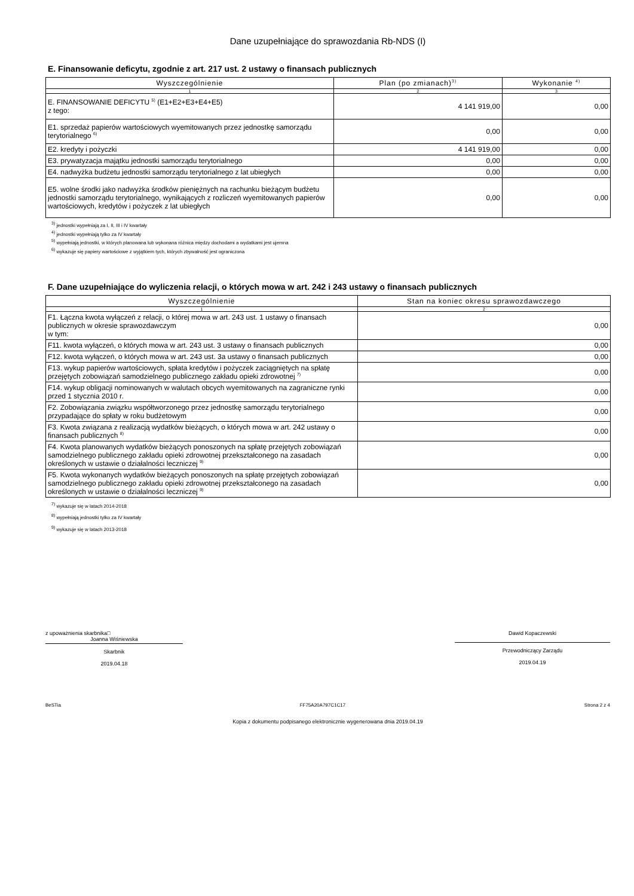Dane uzupełniające do sprawozdania Rb-NDS (I)
E. Finansowanie deficytu, zgodnie z art. 217 ust. 2 ustawy o finansach publicznych
| Wyszczególnienie | Plan (po zmianach)<sup>3)</sup> | Wykonanie <sup>4)</sup> |
| --- | --- | --- |
| 1 | 2 | 3 |
| E. FINANSOWANIE DEFICYTU <sup>5)</sup> (E1+E2+E3+E4+E5) z tego: | 4 141 919,00 | 0,00 |
| E1. sprzedaż papierów wartościowych wyemitowanych przez jednostkę samorządu terytorialnego <sup>6)</sup> | 0,00 | 0,00 |
| E2. kredyty i pożyczki | 4 141 919,00 | 0,00 |
| E3. prywatyzacja majątku jednostki samorządu terytorialnego | 0,00 | 0,00 |
| E4. nadwyżka budżetu jednostki samorządu terytorialnego z lat ubiegłych | 0,00 | 0,00 |
| E5. wolne środki jako nadwyżka środków pieniężnych na rachunku bieżącym budżetu jednostki samorządu terytorialnego, wynikających z rozliczeń wyemitowanych papierów wartościowych, kredytów i pożyczek z lat ubiegłych | 0,00 | 0,00 |
<sup>3)</sup> jednostki wypełniają za I, II, III i IV kwartały
<sup>4)</sup> jednostki wypełniają tylko za IV kwartały
<sup>5)</sup> wypełniają jednostki, w których planowana lub wykonana różnica między dochodami a wydatkami jest ujemna
<sup>6)</sup> wykazuje się papiery wartościowe z wyjątkiem tych, których zbywalność jest ograniczona
F. Dane uzupełniające do wyliczenia relacji, o których mowa w art. 242 i 243 ustawy o finansach publicznych
| Wyszczególnienie | Stan na koniec okresu sprawozdawczego |
| --- | --- |
| 1 | 2 |
| F1. Łączna kwota wyłączeń z relacji, o której mowa w art. 243 ust. 1 ustawy o finansach publicznych w okresie sprawozdawczym w tym: | 0,00 |
| F11. kwota wyłączeń, o których mowa w art. 243 ust. 3 ustawy o finansach publicznych | 0,00 |
| F12. kwota wyłączeń, o których mowa w art. 243 ust. 3a ustawy o finansach publicznych | 0,00 |
| F13. wykup papierów wartościowych, spłata kredytów i pożyczek zaciągniętych na spłatę przejętych zobowiązań samodzielnego publicznego zakładu opieki zdrowotnej <sup>7)</sup> | 0,00 |
| F14. wykup obligacji nominowanych w walutach obcych wyemitowanych na zagraniczne rynki przed 1 stycznia 2010 r. | 0,00 |
| F2. Zobowiązania związku współtworzonego przez jednostkę samorządu terytorialnego przypadające do spłaty w roku budżetowym | 0,00 |
| F3. Kwota związana z realizacją wydatków bieżących, o których mowa w art. 242 ustawy o finansach publicznych <sup>8)</sup> | 0,00 |
| F4. Kwota planowanych wydatków bieżących ponoszonych na spłatę przejętych zobowiązań samodzielnego publicznego zakładu opieki zdrowotnej przekształconego na zasadach określonych w ustawie o działalności leczniczej <sup>9)</sup> | 0,00 |
| F5. Kwota wykonanych wydatków bieżących ponoszonych na spłatę przejętych zobowiązań samodzielnego publicznego zakładu opieki zdrowotnej przekształconego na zasadach określonych w ustawie o działalności leczniczej <sup>9)</sup> | 0,00 |
<sup>7)</sup> wykazuje się w latach 2014-2018
<sup>8)</sup> wypełniają jednostki tylko za IV kwartały
<sup>9)</sup> wykazuje się w latach 2013-2018
z upoważnienia skarbnika□
Joanna Wiśniewska
Skarbnik
2019.04.18
Dawid Kopaczewski
Przewodniczący Zarządu
2019.04.19
BeSTia FF75A20A797C1C17 Strona 2 z 4
Kopia z dokumentu podpisanego elektronicznie wygenerowana dnia 2019.04.19